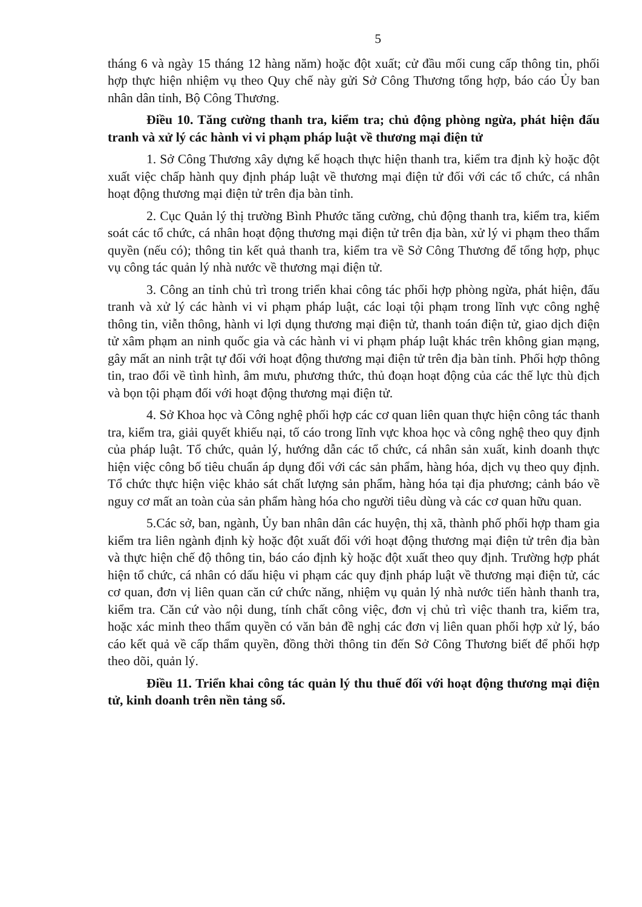5
tháng 6 và ngày 15 tháng 12 hàng năm) hoặc đột xuất; cử đầu mối cung cấp thông tin, phối hợp thực hiện nhiệm vụ theo Quy chế này gửi Sở Công Thương tổng hợp, báo cáo Ủy ban nhân dân tỉnh, Bộ Công Thương.
Điều 10. Tăng cường thanh tra, kiểm tra; chủ động phòng ngừa, phát hiện đấu tranh và xử lý các hành vi vi phạm pháp luật về thương mại điện tử
1. Sở Công Thương xây dựng kế hoạch thực hiện thanh tra, kiểm tra định kỳ hoặc đột xuất việc chấp hành quy định pháp luật về thương mại điện tử đối với các tổ chức, cá nhân hoạt động thương mại điện tử trên địa bàn tỉnh.
2. Cục Quản lý thị trường Bình Phước tăng cường, chủ động thanh tra, kiểm tra, kiểm soát các tổ chức, cá nhân hoạt động thương mại điện tử trên địa bàn, xử lý vi phạm theo thẩm quyền (nếu có); thông tin kết quả thanh tra, kiểm tra về Sở Công Thương để tổng hợp, phục vụ công tác quản lý nhà nước về thương mại điện tử.
3. Công an tỉnh chủ trì trong triển khai công tác phối hợp phòng ngừa, phát hiện, đấu tranh và xử lý các hành vi vi phạm pháp luật, các loại tội phạm trong lĩnh vực công nghệ thông tin, viễn thông, hành vi lợi dụng thương mại điện tử, thanh toán điện tử, giao dịch điện tử xâm phạm an ninh quốc gia và các hành vi vi phạm pháp luật khác trên không gian mạng, gây mất an ninh trật tự đối với hoạt động thương mại điện tử trên địa bàn tỉnh. Phối hợp thông tin, trao đổi về tình hình, âm mưu, phương thức, thủ đoạn hoạt động của các thế lực thù địch và bọn tội phạm đối với hoạt động thương mại điện tử.
4. Sở Khoa học và Công nghệ phối hợp các cơ quan liên quan thực hiện công tác thanh tra, kiểm tra, giải quyết khiếu nại, tố cáo trong lĩnh vực khoa học và công nghệ theo quy định của pháp luật. Tổ chức, quản lý, hướng dẫn các tổ chức, cá nhân sản xuất, kinh doanh thực hiện việc công bố tiêu chuẩn áp dụng đối với các sản phẩm, hàng hóa, dịch vụ theo quy định. Tổ chức thực hiện việc khảo sát chất lượng sản phẩm, hàng hóa tại địa phương; cảnh báo về nguy cơ mất an toàn của sản phẩm hàng hóa cho người tiêu dùng và các cơ quan hữu quan.
5.Các sở, ban, ngành, Ủy ban nhân dân các huyện, thị xã, thành phố phối hợp tham gia kiểm tra liên ngành định kỳ hoặc đột xuất đối với hoạt động thương mại điện tử trên địa bàn và thực hiện chế độ thông tin, báo cáo định kỳ hoặc đột xuất theo quy định. Trường hợp phát hiện tổ chức, cá nhân có dấu hiệu vi phạm các quy định pháp luật về thương mại điện tử, các cơ quan, đơn vị liên quan căn cứ chức năng, nhiệm vụ quản lý nhà nước tiến hành thanh tra, kiểm tra. Căn cứ vào nội dung, tính chất công việc, đơn vị chủ trì việc thanh tra, kiểm tra, hoặc xác minh theo thẩm quyền có văn bản đề nghị các đơn vị liên quan phối hợp xử lý, báo cáo kết quả về cấp thẩm quyền, đồng thời thông tin đến Sở Công Thương biết để phối hợp theo dõi, quản lý.
Điều 11. Triển khai công tác quản lý thu thuế đối với hoạt động thương mại điện tử, kinh doanh trên nền tảng số.